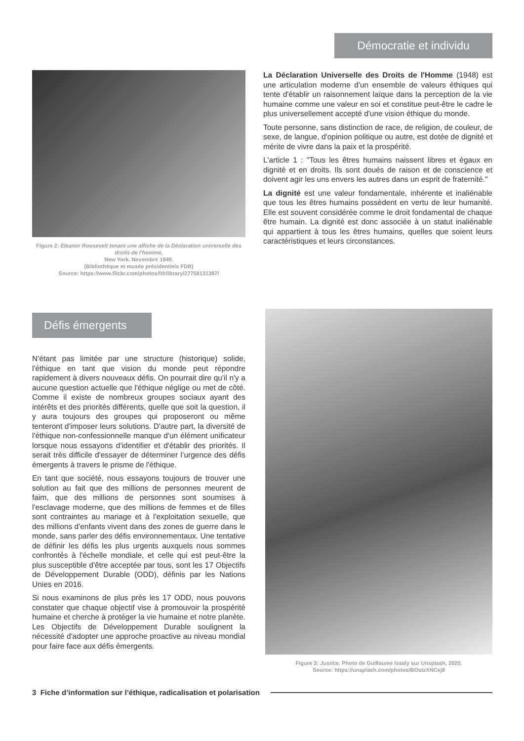Démocratie et individu
Figure 2: Eleanor Roosevelt tenant une affiche de la Déclaration universelle des droits de l'homme,
New York. Novembre 1949.
(Bibliothèque et musée présidentiels FDR)
Source: https://www.flickr.com/photos/fdrlibrary/27758131387/
La Déclaration Universelle des Droits de l'Homme (1948) est une articulation moderne d'un ensemble de valeurs éthiques qui tente d'établir un raisonnement laïque dans la perception de la vie humaine comme une valeur en soi et constitue peut-être le cadre le plus universellement accepté d'une vision éthique du monde.
Toute personne, sans distinction de race, de religion, de couleur, de sexe, de langue, d'opinion politique ou autre, est dotée de dignité et mérite de vivre dans la paix et la prospérité.
L'article 1 : "Tous les êtres humains naissent libres et égaux en dignité et en droits. Ils sont doués de raison et de conscience et doivent agir les uns envers les autres dans un esprit de fraternité."
La dignité est une valeur fondamentale, inhérente et inaliénable que tous les êtres humains possèdent en vertu de leur humanité. Elle est souvent considérée comme le droit fondamental de chaque être humain. La dignité est donc associée à un statut inaliénable qui appartient à tous les êtres humains, quelles que soient leurs caractéristiques et leurs circonstances.
Défis émergents
N'étant pas limitée par une structure (historique) solide, l'éthique en tant que vision du monde peut répondre rapidement à divers nouveaux défis. On pourrait dire qu'il n'y a aucune question actuelle que l'éthique néglige ou met de côté. Comme il existe de nombreux groupes sociaux ayant des intérêts et des priorités différents, quelle que soit la question, il y aura toujours des groupes qui proposeront ou même tenteront d'imposer leurs solutions. D'autre part, la diversité de l'éthique non-confessionnelle manque d'un élément unificateur lorsque nous essayons d'identifier et d'établir des priorités. Il serait très difficile d'essayer de déterminer l’urgence des défis émergents à travers le prisme de l'éthique.
En tant que société, nous essayons toujours de trouver une solution au fait que des millions de personnes meurent de faim, que des millions de personnes sont soumises à l'esclavage moderne, que des millions de femmes et de filles sont contraintes au mariage et à l'exploitation sexuelle, que des millions d'enfants vivent dans des zones de guerre dans le monde, sans parler des défis environnementaux. Une tentative de définir les défis les plus urgents auxquels nous sommes confrontés à l'échelle mondiale, et celle qui est peut-être la plus susceptible d'être acceptée par tous, sont les 17 Objectifs de Développement Durable (ODD), définis par les Nations Unies en 2016.
Si nous examinons de plus près les 17 ODD, nous pouvons constater que chaque objectif vise à promouvoir la prospérité humaine et cherche à protéger la vie humaine et notre planète. Les Objectifs de Développement Durable soulignent la nécessité d'adopter une approche proactive au niveau mondial pour faire face aux défis émergents.
Figure 3: Justice. Photo de Guillaume Issaly sur Unsplash, 2020.
Source: https://unsplash.com/photos/BOstzXNCej8
3 Fiche d’information sur l’éthique, radicalisation et polarisation